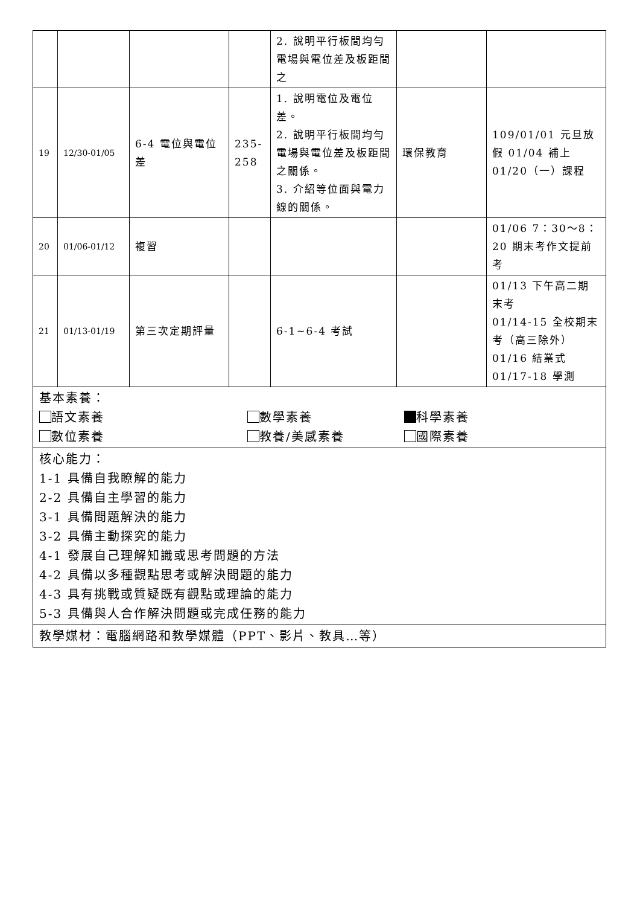| | | | | 2. 說明平行板間均勻電場與電位差及板距間之 | | |
| 19 | 12/30-01/05 | 6-4 電位與電位差 | 235-258 | 1. 說明電位及電位差。 2. 說明平行板間均勻電場與電位差及板距間之關係。 3. 介紹等位面與電力線的關係。 | 環保教育 | 109/01/01 元旦放假 01/04 補上 01/20（一）課程 |
| 20 | 01/06-01/12 | 複習 | | | | 01/06 7：30～8：20 期末考作文提前考 |
| 21 | 01/13-01/19 | 第三次定期評量 | | 6-1~6-4 考試 | | 01/13 下午高二期末考 01/14-15 全校期末考（高三除外） 01/16 結業式 01/17-18 學測 |
| 基本素養： 語文素養 數學素養 科學素養 數位素養 教養/美感素養 國際素養 | | | | | | |
| 核心能力： 1-1 具備自我瞭解的能力 2-2 具備自主學習的能力 3-1 具備問題解決的能力 3-2 具備主動探究的能力 4-1 發展自己理解知識或思考問題的方法 4-2 具備以多種觀點思考或解決問題的能力 4-3 具有挑戰或質疑既有觀點或理論的能力 5-3 具備與人合作解決問題或完成任務的能力 | | | | | | |
| 教學媒材：電腦網路和教學媒體（PPT、影片、教具…等） | | | | | | |